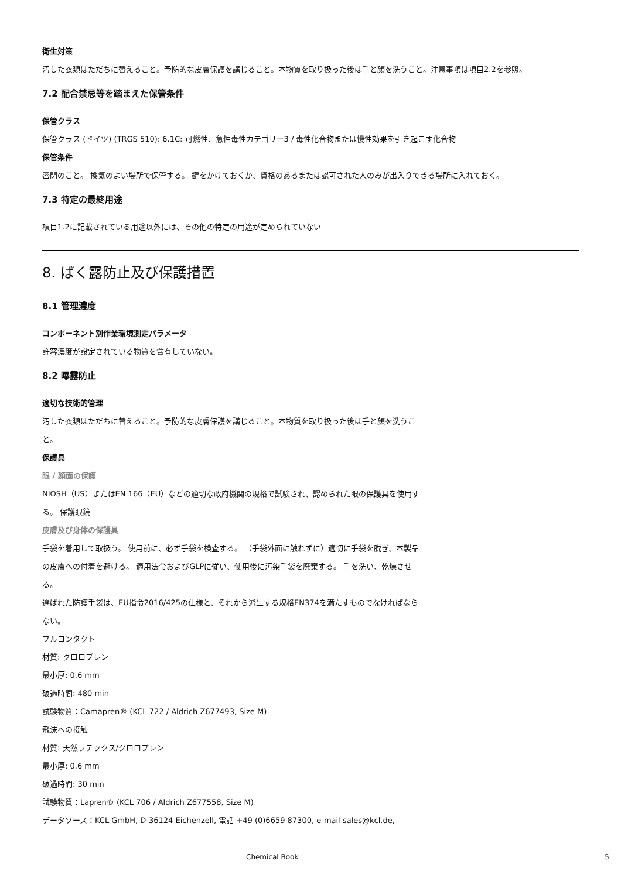衛生対策
汚した衣類はただちに替えること。予防的な皮膚保護を講じること。本物質を取り扱った後は手と顔を洗うこと。注意事項は項目2.2を参照。
7.2 配合禁忌等を踏まえた保管条件
保管クラス
保管クラス (ドイツ) (TRGS 510): 6.1C: 可燃性、急性毒性カテゴリー3 / 毒性化合物または慢性効果を引き起こす化合物
保管条件
密閉のこと。 換気のよい場所で保管する。 鍵をかけておくか、資格のあるまたは認可された人のみが出入りできる場所に入れておく。
7.3 特定の最終用途
項目1.2に記載されている用途以外には、その他の特定の用途が定められていない
8. ばく露防止及び保護措置
8.1 管理濃度
コンポーネント別作業環境測定パラメータ
許容濃度が設定されている物質を含有していない。
8.2 曝露防止
適切な技術的管理
汚した衣類はただちに替えること。予防的な皮膚保護を講じること。本物質を取り扱った後は手と顔を洗うこと。
保護具
眼 / 顔面の保護
NIOSH（US）またはEN 166（EU）などの適切な政府機関の規格で試験され、認められた眼の保護具を使用する。 保護眼鏡
皮膚及び身体の保護具
手袋を着用して取扱う。 使用前に、必ず手袋を検査する。 （手袋外面に触れずに）適切に手袋を脱ぎ、本製品の皮膚への付着を避ける。 適用法令およびGLPに従い、使用後に汚染手袋を廃棄する。 手を洗い、乾燥させる。
選ばれた防護手袋は、EU指令2016/425の仕様と、それから派生する規格EN374を満たすものでなければならない。
フルコンタクト
材質: クロロプレン
最小厚: 0.6 mm
破過時間: 480 min
試験物質：Camapren® (KCL 722 / Aldrich Z677493, Size M)
飛沫への接触
材質: 天然ラテックス/クロロプレン
最小厚: 0.6 mm
破過時間: 30 min
試験物質：Lapren® (KCL 706 / Aldrich Z677558, Size M)
データソース：KCL GmbH, D-36124 Eichenzell, 電話 +49 (0)6659 87300, e-mail sales@kcl.de,
Chemical Book 5